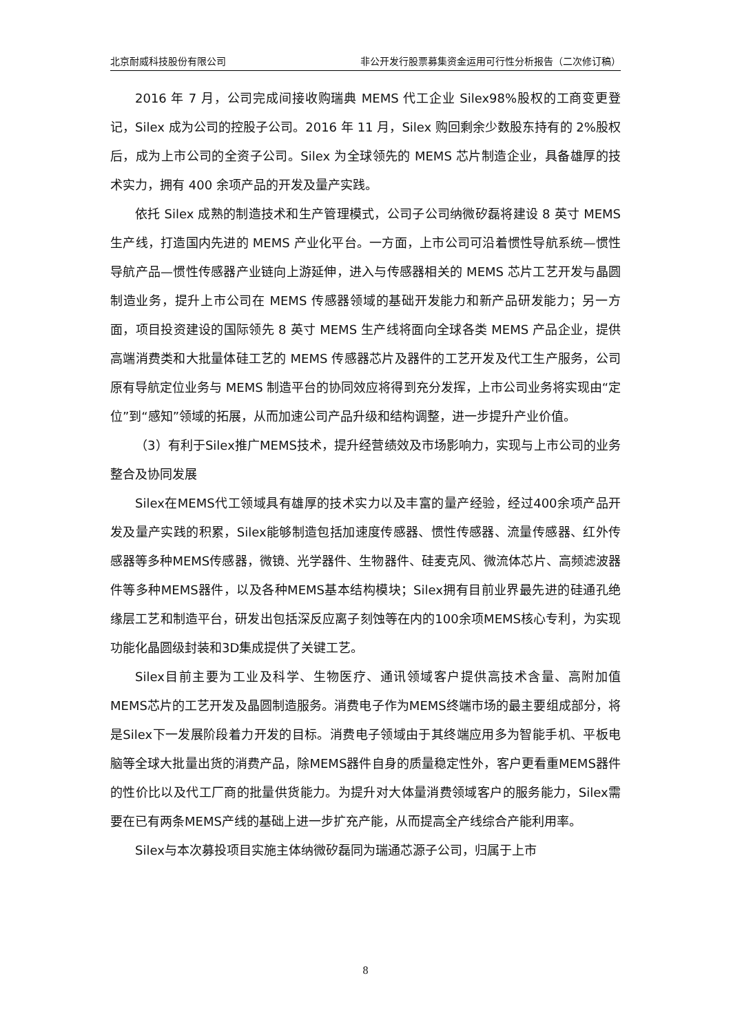北京耐威科技股份有限公司 非公开发行股票募集资金运用可行性分析报告（二次修订稿）
2016 年 7 月，公司完成间接收购瑞典 MEMS 代工企业 Silex98%股权的工商变更登记，Silex 成为公司的控股子公司。2016 年 11 月，Silex 购回剩余少数股东持有的 2%股权后，成为上市公司的全资子公司。Silex 为全球领先的 MEMS 芯片制造企业，具备雄厚的技术实力，拥有 400 余项产品的开发及量产实践。
依托 Silex 成熟的制造技术和生产管理模式，公司子公司纳微矽磊将建设 8 英寸 MEMS 生产线，打造国内先进的 MEMS 产业化平台。一方面，上市公司可沿着惯性导航系统—惯性导航产品—惯性传感器产业链向上游延伸，进入与传感器相关的 MEMS 芯片工艺开发与晶圆制造业务，提升上市公司在 MEMS 传感器领域的基础开发能力和新产品研发能力；另一方面，项目投资建设的国际领先 8 英寸 MEMS 生产线将面向全球各类 MEMS 产品企业，提供高端消费类和大批量体硅工艺的 MEMS 传感器芯片及器件的工艺开发及代工生产服务，公司原有导航定位业务与 MEMS 制造平台的协同效应将得到充分发挥，上市公司业务将实现由“定位”到“感知”领域的拓展，从而加速公司产品升级和结构调整，进一步提升产业价值。
（3）有利于Silex推广MEMS技术，提升经营绩效及市场影响力，实现与上市公司的业务整合及协同发展
Silex在MEMS代工领域具有雄厚的技术实力以及丰富的量产经验，经过400余项产品开发及量产实践的积累，Silex能够制造包括加速度传感器、惯性传感器、流量传感器、红外传感器等多种MEMS传感器，微镜、光学器件、生物器件、硅麦克风、微流体芯片、高频滤波器件等多种MEMS器件，以及各种MEMS基本结构模块；Silex拥有目前业界最先进的硅通孔绝缘层工艺和制造平台，研发出包括深反应离子刻蚀等在内的100余项MEMS核心专利，为实现功能化晶圆级封装和3D集成提供了关键工艺。
Silex目前主要为工业及科学、生物医疗、通讯领域客户提供高技术含量、高附加值MEMS芯片的工艺开发及晶圆制造服务。消费电子作为MEMS终端市场的最主要组成部分，将是Silex下一发展阶段着力开发的目标。消费电子领域由于其终端应用多为智能手机、平板电脑等全球大批量出货的消费产品，除MEMS器件自身的质量稳定性外，客户更看重MEMS器件的性价比以及代工厂商的批量供货能力。为提升对大体量消费领域客户的服务能力，Silex需要在已有两条MEMS产线的基础上进一步扩充产能，从而提高全产线综合产能利用率。
Silex与本次募投项目实施主体纳微矽磊同为瑞通芯源子公司，归属于上市
8